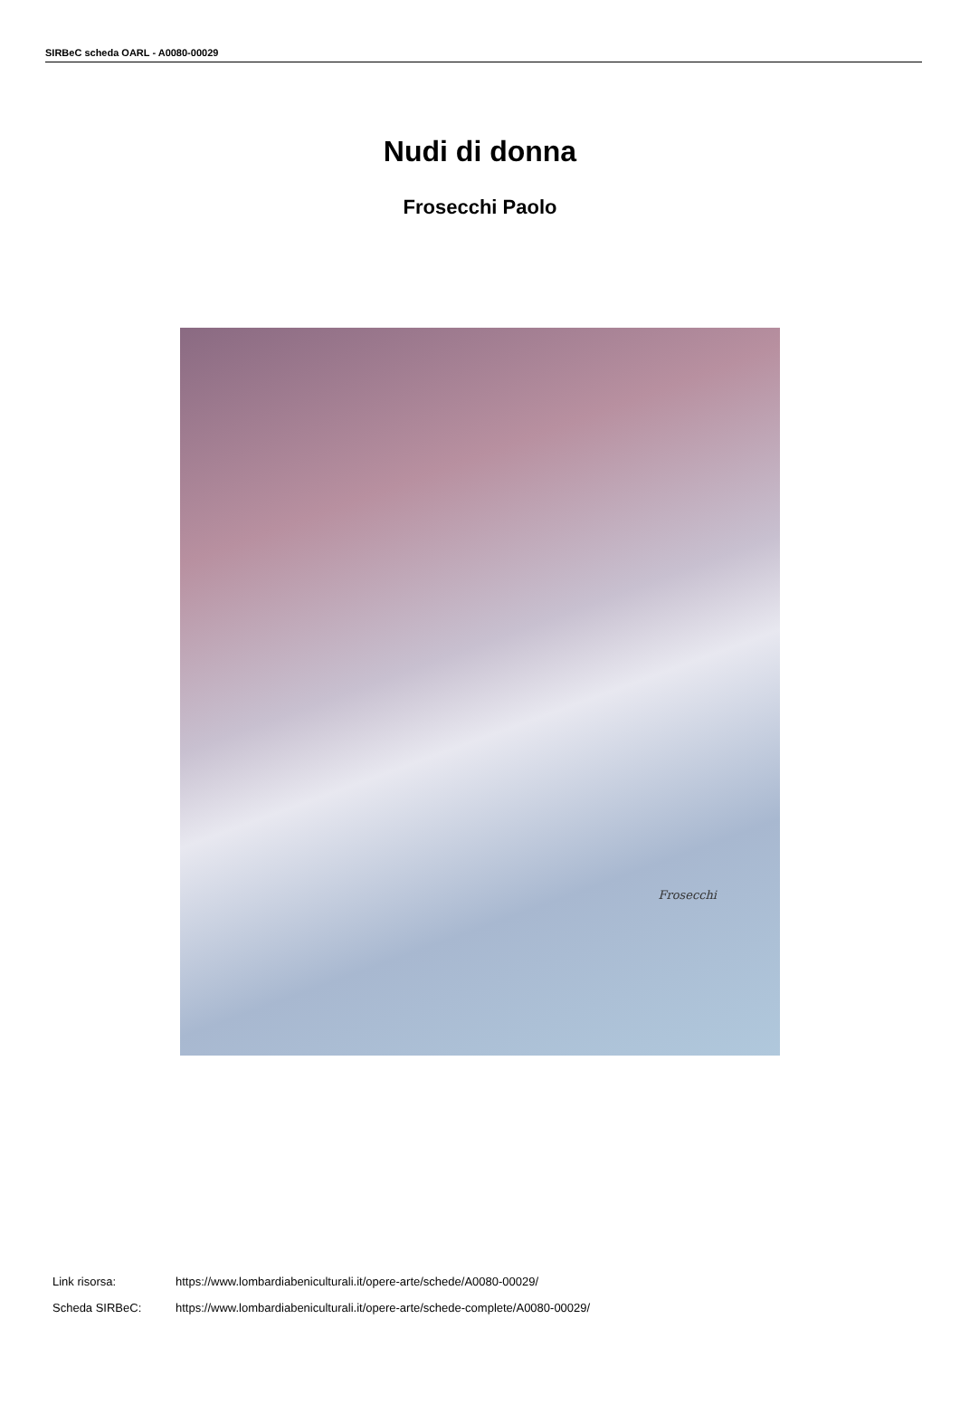SIRBeC scheda OARL - A0080-00029
Nudi di donna
Frosecchi Paolo
Frosecchi
Link risorsa: https://www.lombardiabeniculturali.it/opere-arte/schede/A0080-00029/
Scheda SIRBeC: https://www.lombardiabeniculturali.it/opere-arte/schede-complete/A0080-00029/